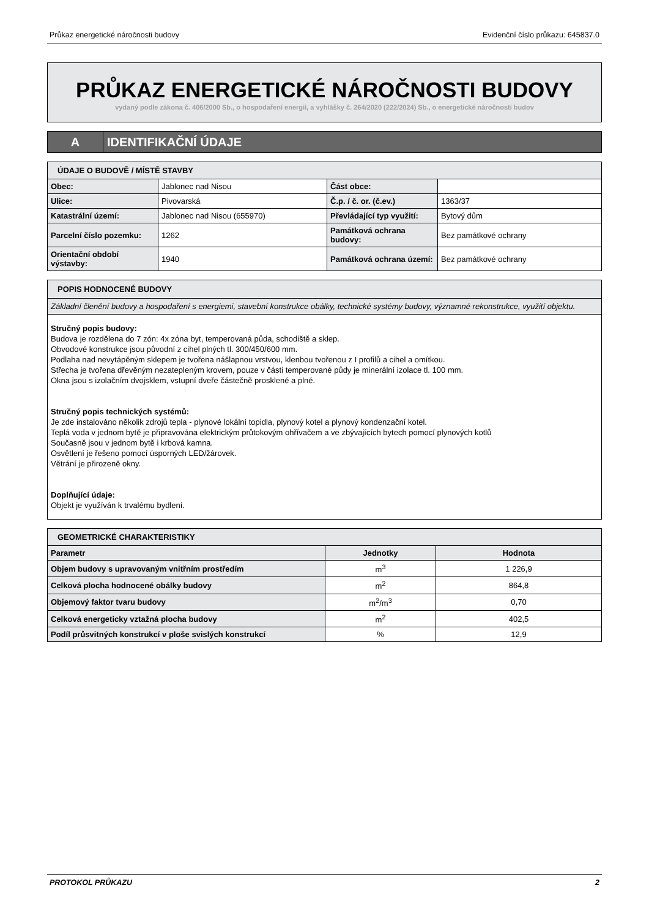Průkaz energetické náročnosti budovy Evidenční číslo průkazu: 645837.0
PRŮKAZ ENERGETICKÉ NÁROČNOSTI BUDOVY
vydaný podle zákona č. 406/2000 Sb., o hospodaření energií, a vyhlášky č. 264/2020 (222/2024) Sb., o energetické náročnosti budov
A IDENTIFIKAČNÍ ÚDAJE
| ÚDAJE O BUDOVĚ / MÍSTĚ STAVBY | | | |
| Obec: | Jablonec nad Nisou | Část obce: | |
| Ulice: | Pivovarská | Č.p. / č. or. (č.ev.) | 1363/37 |
| Katastrální území: | Jablonec nad Nisou (655970) | Převládající typ využití: | Bytový dům |
| Parcelní číslo pozemku: | 1262 | Památková ochrana budovy: | Bez památkové ochrany |
| Orientační období výstavby: | 1940 | Památková ochrana území: | Bez památkové ochrany |
| POPIS HODNOCENÉ BUDOVY |
| Základní členění budovy a hospodaření s energiemi, stavební konstrukce obálky, technické systémy budovy, významné rekonstrukce, využití objektu. |
| Stručný popis budovy: Budova je rozdělena do 7 zón: 4x zóna byt, temperovaná půda, schodiště a sklep. Obvodové konstrukce jsou původní z cihel plných tl. 300/450/600 mm. Podlaha nad nevytápěným sklepem je tvořena nášlapnou vrstvou, klenbou tvořenou z I profilů a cihel a omítkou. Střecha je tvořena dřevěným nezatepleným krovem, pouze v části temperované půdy je minerální izolace tl. 100 mm. Okna jsou s izolačním dvojsklem, vstupní dveře částečně prosklené a plné. Stručný popis technických systémů: Je zde instalováno několik zdrojů tepla - plynové lokální topidla, plynový kotel a plynový kondenzační kotel. Teplá voda v jednom bytě je připravována elektrickým průtokovým ohřívačem a ve zbývajících bytech pomocí plynových kotlů Současně jsou v jednom bytě i krbová kamna. Osvětlení je řešeno pomocí úsporných LED/žárovek. Větrání je přirozeně okny. Doplňující údaje: Objekt je využíván k trvalému bydlení. |
| GEOMETRICKÉ CHARAKTERISTIKY | | |
| Parametr | Jednotky | Hodnota |
| Objem budovy s upravovaným vnitřním prostředím | m<sup>3</sup> | 1 226,9 |
| Celková plocha hodnocené obálky budovy | m<sup>2</sup> | 864,8 |
| Objemový faktor tvaru budovy | m<sup>2</sup>/m<sup>3</sup> | 0,70 |
| Celková energeticky vztažná plocha budovy | m<sup>2</sup> | 402,5 |
| Podíl průsvitných konstrukcí v ploše svislých konstrukcí | % | 12,9 |
PROTOKOL PRŮKAZU 2